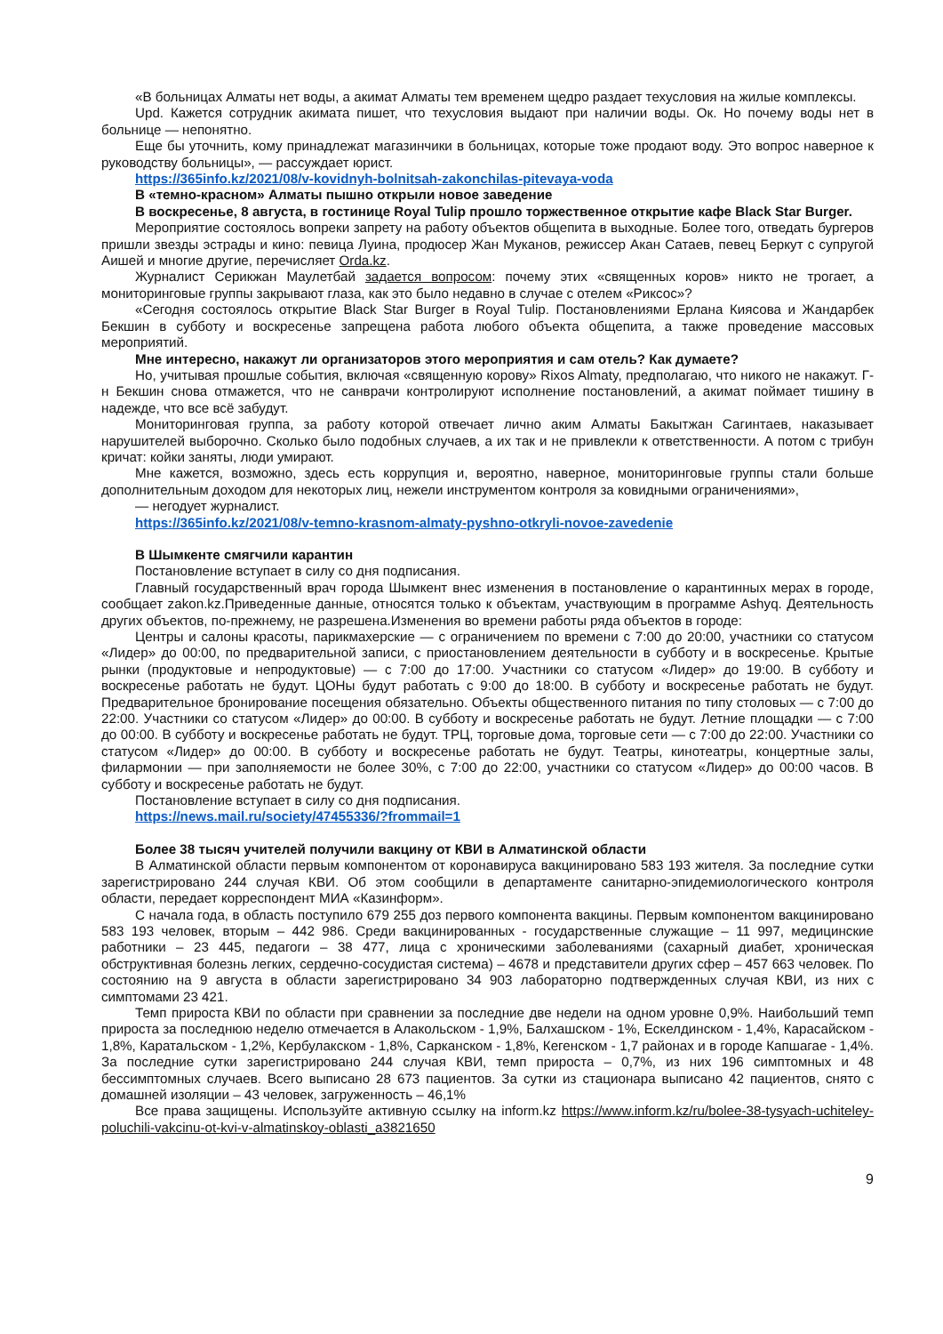«В больницах Алматы нет воды, а акимат Алматы тем временем щедро раздает техусловия на жилые комплексы.
Upd. Кажется сотрудник акимата пишет, что техусловия выдают при наличии воды. Ок. Но почему воды нет в больнице — непонятно.
Еще бы уточнить, кому принадлежат магазинчики в больницах, которые тоже продают воду. Это вопрос наверное к руководству больницы», — рассуждает юрист.
https://365info.kz/2021/08/v-kovidnyh-bolnitsah-zakonchilas-pitevaya-voda
В «темно-красном» Алматы пышно открыли новое заведение
В воскресенье, 8 августа, в гостинице Royal Tulip прошло торжественное открытие кафе Black Star Burger.
Мероприятие состоялось вопреки запрету на работу объектов общепита в выходные. Более того, отведать бургеров пришли звезды эстрады и кино: певица Луина, продюсер Жан Муканов, режиссер Акан Сатаев, певец Беркут с супругой Аишей и многие другие, перечисляет Orda.kz.
Журналист Серикжан Маулетбай задается вопросом: почему этих «священных коров» никто не трогает, а мониторинговые группы закрывают глаза, как это было недавно в случае с отелем «Риксос»?
«Сегодня состоялось открытие Black Star Burger в Royal Tulip. Постановлениями Ерлана Киясова и Жандарбек Бекшин в субботу и воскресенье запрещена работа любого объекта общепита, а также проведение массовых мероприятий.
Мне интересно, накажут ли организаторов этого мероприятия и сам отель? Как думаете?
Но, учитывая прошлые события, включая «священную корову» Rixos Almaty, предполагаю, что никого не накажут. Г-н Бекшин снова отмажется, что не санврачи контролируют исполнение постановлений, а акимат поймает тишину в надежде, что все всё забудут.
Мониторинговая группа, за работу которой отвечает лично аким Алматы Бакытжан Сагинтаев, наказывает нарушителей выборочно. Сколько было подобных случаев, а их так и не привлекли к ответственности. А потом с трибун кричат: койки заняты, люди умирают.
Мне кажется, возможно, здесь есть коррупция и, вероятно, наверное, мониторинговые группы стали больше дополнительным доходом для некоторых лиц, нежели инструментом контроля за ковидными ограничениями»,
— негодует журналист.
https://365info.kz/2021/08/v-temno-krasnom-almaty-pyshno-otkryli-novoe-zavedenie
В Шымкенте смягчили карантин
Постановление вступает в силу со дня подписания.
Главный государственный врач города Шымкент внес изменения в постановление о карантинных мерах в городе, сообщает zakon.kz.Приведенные данные, относятся только к объектам, участвующим в программе Ashyq. Деятельность других объектов, по-прежнему, не разрешена.Изменения во времени работы ряда объектов в городе:
Центры и салоны красоты, парикмахерские — с ограничением по времени с 7:00 до 20:00, участники со статусом «Лидер» до 00:00, по предварительной записи, с приостановлением деятельности в субботу и в воскресенье. Крытые рынки (продуктовые и непродуктовые) — с 7:00 до 17:00. Участники со статусом «Лидер» до 19:00. В субботу и воскресенье работать не будут. ЦОНы будут работать с 9:00 до 18:00. В субботу и воскресенье работать не будут. Предварительное бронирование посещения обязательно. Объекты общественного питания по типу столовых — с 7:00 до 22:00. Участники со статусом «Лидер» до 00:00. В субботу и воскресенье работать не будут. Летние площадки — с 7:00 до 00:00. В субботу и воскресенье работать не будут. ТРЦ, торговые дома, торговые сети — с 7:00 до 22:00. Участники со статусом «Лидер» до 00:00. В субботу и воскресенье работать не будут. Театры, кинотеатры, концертные залы, филармонии — при заполняемости не более 30%, с 7:00 до 22:00, участники со статусом «Лидер» до 00:00 часов. В субботу и воскресенье работать не будут.
Постановление вступает в силу со дня подписания.
https://news.mail.ru/society/47455336/?frommail=1
Более 38 тысяч учителей получили вакцину от КВИ в Алматинской области
В Алматинской области первым компонентом от коронавируса вакцинировано 583 193 жителя. За последние сутки зарегистрировано 244 случая КВИ. Об этом сообщили в департаменте санитарно-эпидемиологического контроля области, передает корреспондент МИА «Казинформ».
С начала года, в область поступило 679 255 доз первого компонента вакцины. Первым компонентом вакцинировано 583 193 человек, вторым – 442 986. Среди вакцинированных - государственные служащие – 11 997, медицинские работники – 23 445, педагоги – 38 477, лица с хроническими заболеваниями (сахарный диабет, хроническая обструктивная болезнь легких, сердечно-сосудистая система) – 4678 и представители других сфер – 457 663 человек. По состоянию на 9 августа в области зарегистрировано 34 903 лабораторно подтвержденных случая КВИ, из них с симптомами 23 421.
Темп прироста КВИ по области при сравнении за последние две недели на одном уровне 0,9%. Наибольший темп прироста за последнюю неделю отмечается в Алакольском - 1,9%, Балхашском - 1%, Ескелдинском - 1,4%, Карасайском - 1,8%, Каратальском - 1,2%, Кербулакском - 1,8%, Сарканском - 1,8%, Кегенском - 1,7 районах и в городе Капшагае - 1,4%. За последние сутки зарегистрировано 244 случая КВИ, темп прироста – 0,7%, из них 196 симптомных и 48 бессимптомных случаев. Всего выписано 28 673 пациентов. За сутки из стационара выписано 42 пациентов, снято с домашней изоляции – 43 человек, загруженность – 46,1%
Все права защищены. Используйте активную ссылку на inform.kz https://www.inform.kz/ru/bolee-38-tysyach-uchiteley-poluchili-vakcinu-ot-kvi-v-almatinskoy-oblasti_a3821650
9